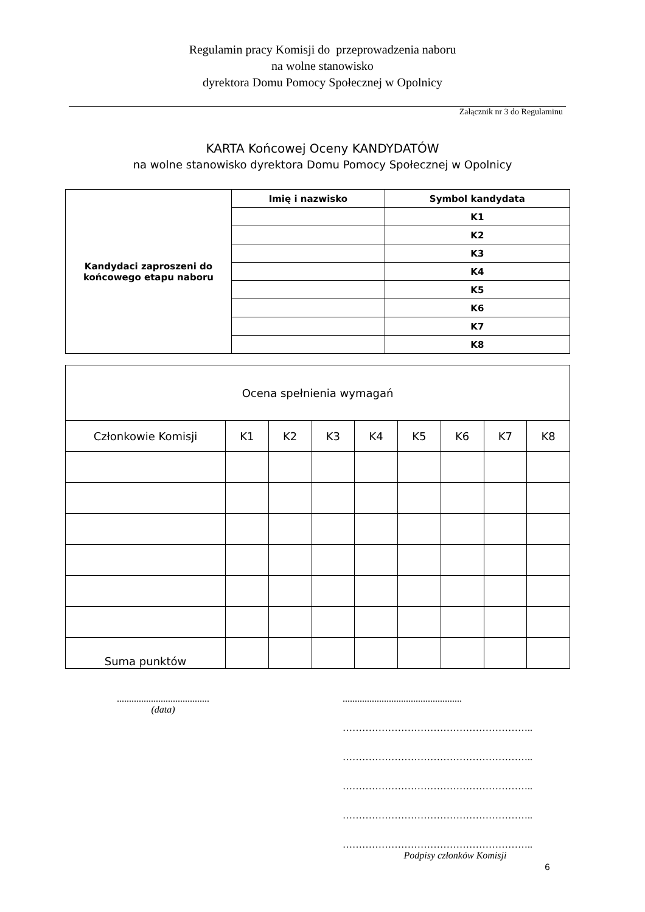Regulamin pracy Komisji do przeprowadzenia naboru
na wolne stanowisko
dyrektora Domu Pomocy Społecznej w Opolnicy
Załącznik nr 3 do Regulaminu
KARTA Końcowej Oceny KANDYDATÓW
na wolne stanowisko dyrektora Domu Pomocy Społecznej w Opolnicy
| Kandydaci zaproszeni do końcowego etapu naboru | Imię i nazwisko | Symbol kandydata |
| | | K1 |
| | | K2 |
| | | K3 |
| | | K4 |
| | | K5 |
| | | K6 |
| | | K7 |
| | | K8 |
| Ocena spełnienia wymagań | | | | | | | | |
| --- | --- | --- | --- | --- | --- | --- | --- | --- |
| Członkowie Komisji | K1 | K2 | K3 | K4 | K5 | K6 | K7 | K8 |
| Suma punktów | | | | | | | | |
......................................
(data)
.................................................
…………………………………………………..
…………………………………………………..
…………………………………………………..
…………………………………………………..
…………………………………………………..
Podpisy członków Komisji
6